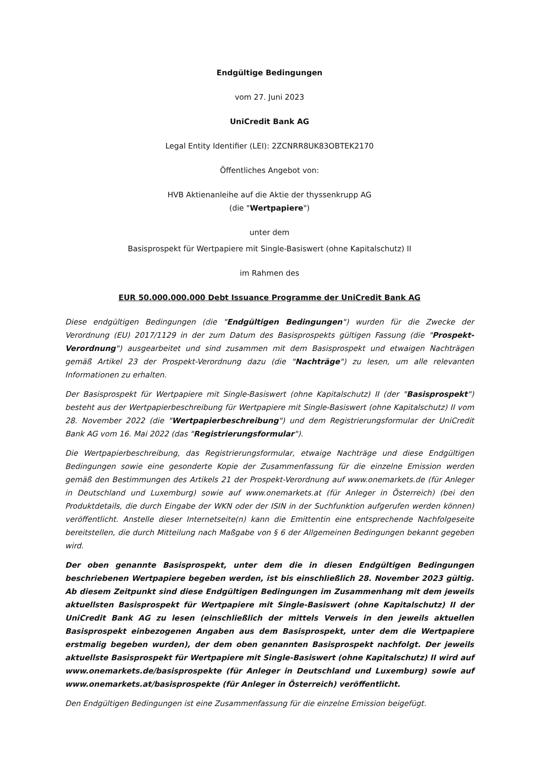Endgültige Bedingungen
vom 27. Juni 2023
UniCredit Bank AG
Legal Entity Identifier (LEI): 2ZCNRR8UK83OBTEK2170
Öffentliches Angebot von:
HVB Aktienanleihe auf die Aktie der thyssenkrupp AG
(die "Wertpapiere")
unter dem
Basisprospekt für Wertpapiere mit Single-Basiswert (ohne Kapitalschutz) II
im Rahmen des
EUR 50.000.000.000 Debt Issuance Programme der UniCredit Bank AG
Diese endgültigen Bedingungen (die "Endgültigen Bedingungen") wurden für die Zwecke der Verordnung (EU) 2017/1129 in der zum Datum des Basisprospekts gültigen Fassung (die "Prospekt-Verordnung") ausgearbeitet und sind zusammen mit dem Basisprospekt und etwaigen Nachträgen gemäß Artikel 23 der Prospekt-Verordnung dazu (die "Nachträge") zu lesen, um alle relevanten Informationen zu erhalten.
Der Basisprospekt für Wertpapiere mit Single-Basiswert (ohne Kapitalschutz) II (der "Basisprospekt") besteht aus der Wertpapierbeschreibung für Wertpapiere mit Single-Basiswert (ohne Kapitalschutz) II vom 28. November 2022 (die "Wertpapierbeschreibung") und dem Registrierungsformular der UniCredit Bank AG vom 16. Mai 2022 (das "Registrierungsformular").
Die Wertpapierbeschreibung, das Registrierungsformular, etwaige Nachträge und diese Endgültigen Bedingungen sowie eine gesonderte Kopie der Zusammenfassung für die einzelne Emission werden gemäß den Bestimmungen des Artikels 21 der Prospekt-Verordnung auf www.onemarkets.de (für Anleger in Deutschland und Luxemburg) sowie auf www.onemarkets.at (für Anleger in Österreich) (bei den Produktdetails, die durch Eingabe der WKN oder der ISIN in der Suchfunktion aufgerufen werden können) veröffentlicht. Anstelle dieser Internetseite(n) kann die Emittentin eine entsprechende Nachfolgeseite bereitstellen, die durch Mitteilung nach Maßgabe von § 6 der Allgemeinen Bedingungen bekannt gegeben wird.
Der oben genannte Basisprospekt, unter dem die in diesen Endgültigen Bedingungen beschriebenen Wertpapiere begeben werden, ist bis einschließlich 28. November 2023 gültig. Ab diesem Zeitpunkt sind diese Endgültigen Bedingungen im Zusammenhang mit dem jeweils aktuellsten Basisprospekt für Wertpapiere mit Single-Basiswert (ohne Kapitalschutz) II der UniCredit Bank AG zu lesen (einschließlich der mittels Verweis in den jeweils aktuellen Basisprospekt einbezogenen Angaben aus dem Basisprospekt, unter dem die Wertpapiere erstmalig begeben wurden), der dem oben genannten Basisprospekt nachfolgt. Der jeweils aktuellste Basisprospekt für Wertpapiere mit Single-Basiswert (ohne Kapitalschutz) II wird auf www.onemarkets.de/basisprospekte (für Anleger in Deutschland und Luxemburg) sowie auf www.onemarkets.at/basisprospekte (für Anleger in Österreich) veröffentlicht.
Den Endgültigen Bedingungen ist eine Zusammenfassung für die einzelne Emission beigefügt.